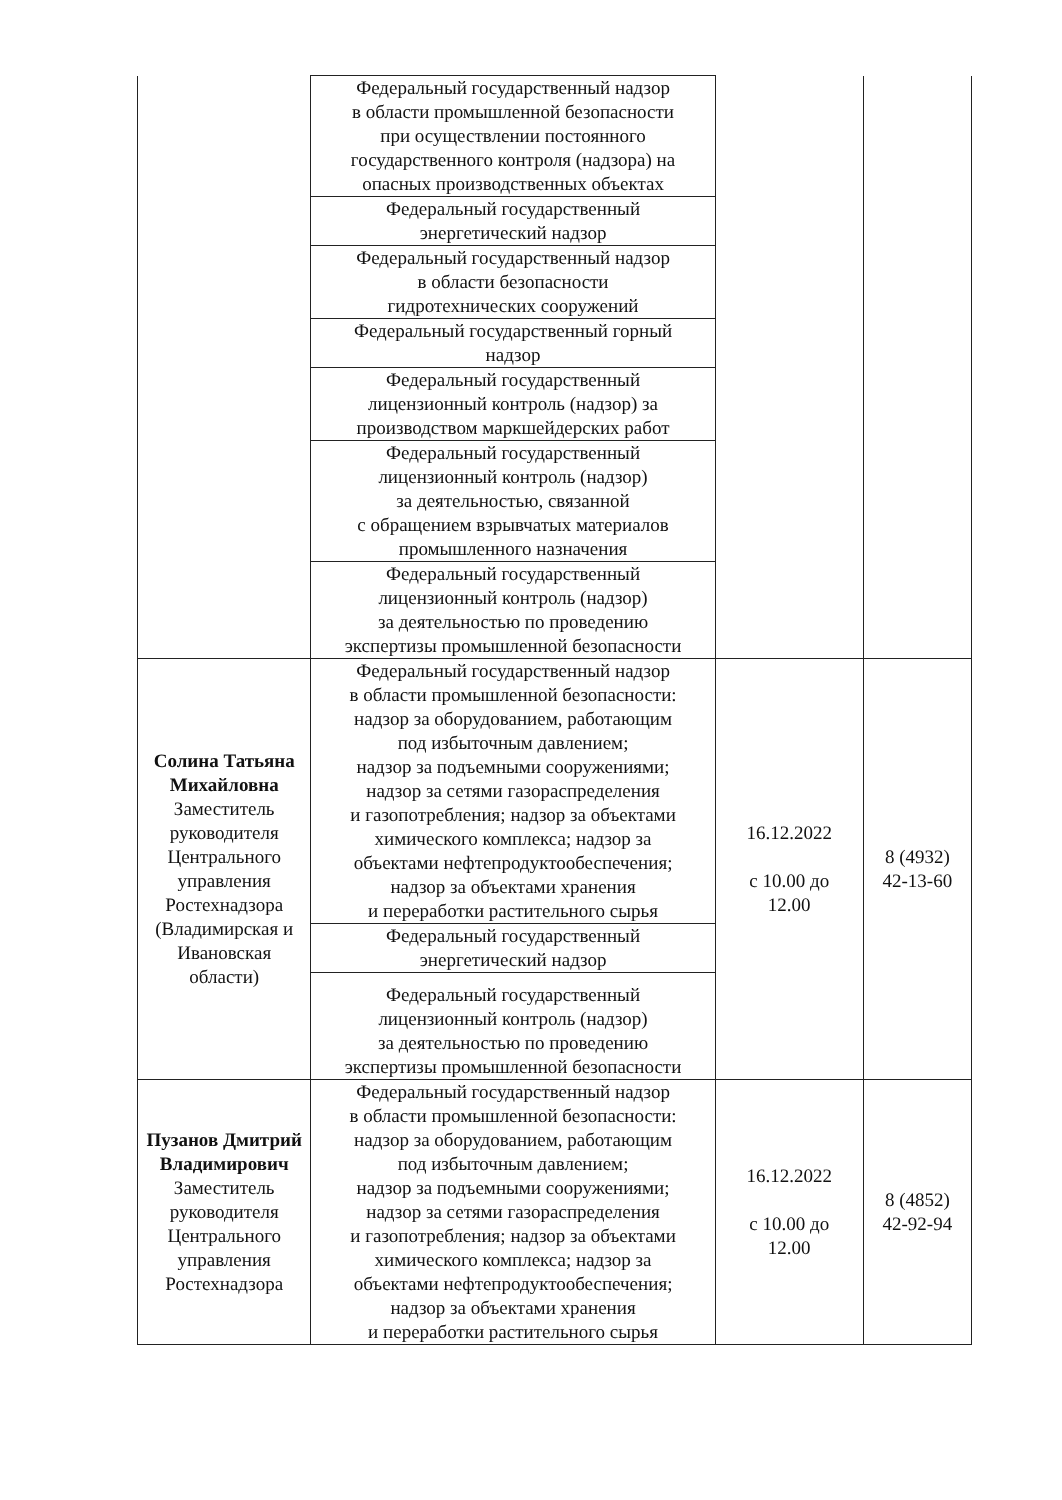| | Федеральный государственный надзор в области промышленной безопасности при осуществлении постоянного государственного контроля (надзора) на опасных производственных объектах | | |
| | Федеральный государственный энергетический надзор | | |
| | Федеральный государственный надзор в области безопасности гидротехнических сооружений | | |
| | Федеральный государственный горный надзор | | |
| | Федеральный государственный лицензионный контроль (надзор) за производством маркшейдерских работ | | |
| | Федеральный государственный лицензионный контроль (надзор) за деятельностью, связанной с обращением взрывчатых материалов промышленного назначения | | |
| | Федеральный государственный лицензионный контроль (надзор) за деятельностью по проведению экспертизы промышленной безопасности | | |
| Солина Татьяна Михайловна Заместитель руководителя Центрального управления Ростехнадзора (Владимирская и Ивановская области) | Федеральный государственный надзор в области промышленной безопасности: надзор за оборудованием, работающим под избыточным давлением; надзор за подъемными сооружениями; надзор за сетями газораспределения и газопотребления; надзор за объектами химического комплекса; надзор за объектами нефтепродуктообеспечения; надзор за объектами хранения и переработки растительного сырья | 16.12.2022 с 10.00 до 12.00 | 8 (4932) 42-13-60 |
| | Федеральный государственный энергетический надзор | | |
| | Федеральный государственный лицензионный контроль (надзор) за деятельностью по проведению экспертизы промышленной безопасности | | |
| Пузанов Дмитрий Владимирович Заместитель руководителя Центрального управления Ростехнадзора | Федеральный государственный надзор в области промышленной безопасности: надзор за оборудованием, работающим под избыточным давлением; надзор за подъемными сооружениями; надзор за сетями газораспределения и газопотребления; надзор за объектами химического комплекса; надзор за объектами нефтепродуктообеспечения; надзор за объектами хранения и переработки растительного сырья | 16.12.2022 с 10.00 до 12.00 | 8 (4852) 42-92-94 |